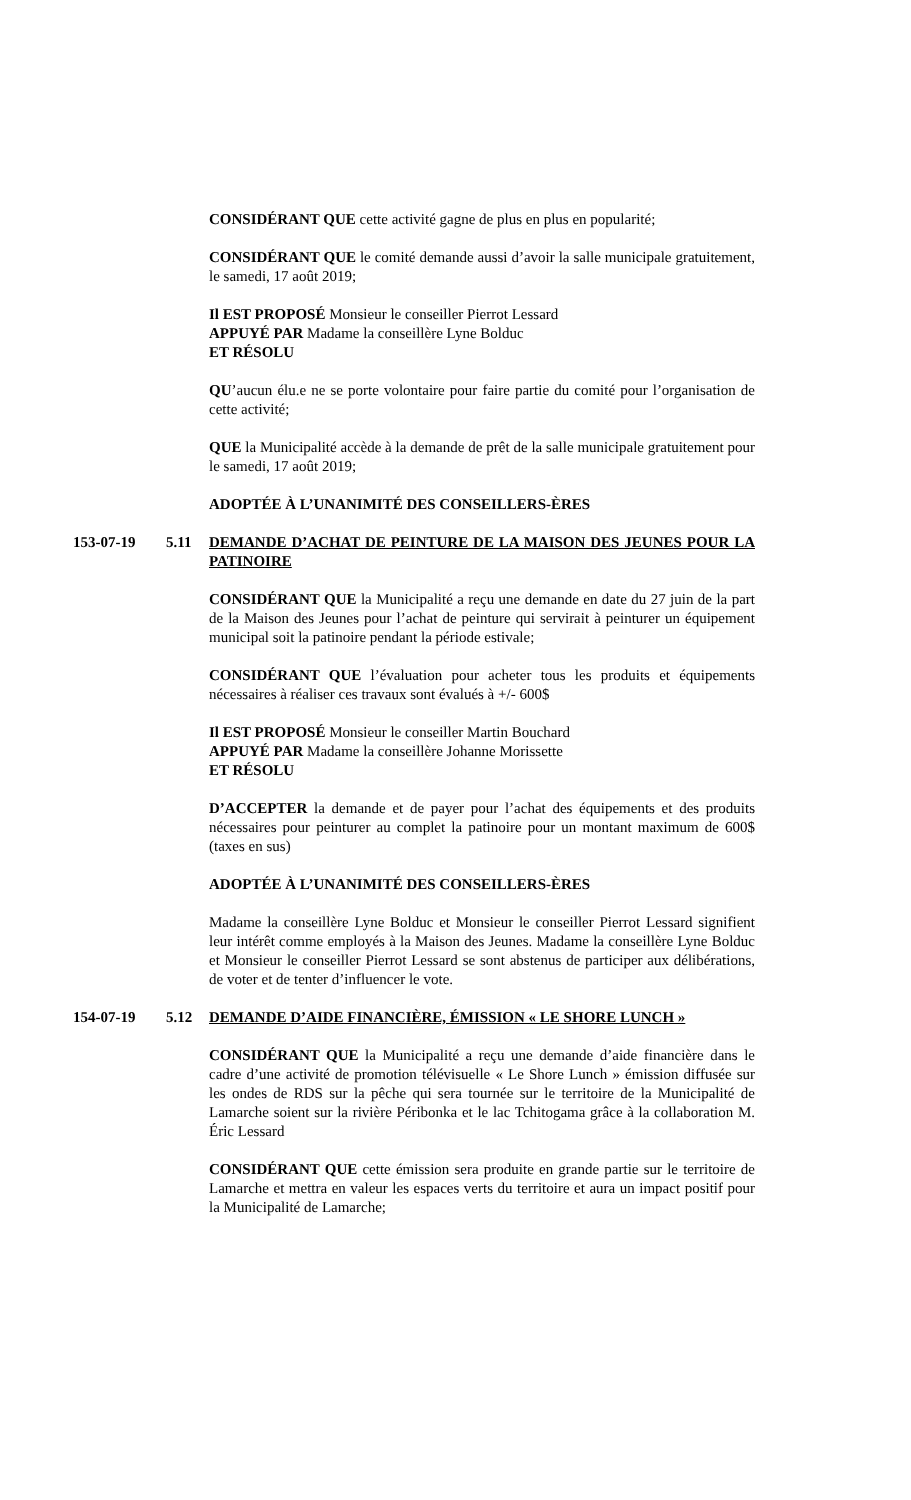CONSIDÉRANT QUE cette activité gagne de plus en plus en popularité;
CONSIDÉRANT QUE le comité demande aussi d’avoir la salle municipale gratuitement, le samedi, 17 août 2019;
Il EST PROPOSÉ Monsieur le conseiller Pierrot Lessard
APPUYÉ PAR Madame la conseillère Lyne Bolduc
ET RÉSOLU
QU’aucun élu.e ne se porte volontaire pour faire partie du comité pour l’organisation de cette activité;
QUE la Municipalité accède à la demande de prêt de la salle municipale gratuitement pour le samedi, 17 août 2019;
ADOPTÉE À L’UNANIMITÉ DES CONSEILLERS-ÈRES
153-07-19 5.11 DEMANDE D’ACHAT DE PEINTURE DE LA MAISON DES JEUNES POUR LA PATINOIRE
CONSIDÉRANT QUE la Municipalité a reçu une demande en date du 27 juin de la part de la Maison des Jeunes pour l’achat de peinture qui servirait à peinturer un équipement municipal soit la patinoire pendant la période estivale;
CONSIDÉRANT QUE l’évaluation pour acheter tous les produits et équipements nécessaires à réaliser ces travaux sont évalués à +/- 600$
Il EST PROPOSÉ Monsieur le conseiller Martin Bouchard
APPUYÉ PAR Madame la conseillère Johanne Morissette
ET RÉSOLU
D’ACCEPTER la demande et de payer pour l’achat des équipements et des produits nécessaires pour peinturer au complet la patinoire pour un montant maximum de 600$ (taxes en sus)
ADOPTÉE À L’UNANIMITÉ DES CONSEILLERS-ÈRES
Madame la conseillère Lyne Bolduc et Monsieur le conseiller Pierrot Lessard signifient leur intérêt comme employés à la Maison des Jeunes. Madame la conseillère Lyne Bolduc et Monsieur le conseiller Pierrot Lessard se sont abstenus de participer aux délibérations, de voter et de tenter d’influencer le vote.
154-07-19 5.12 DEMANDE D’AIDE FINANCIÈRE, ÉMISSION « LE SHORE LUNCH »
CONSIDÉRANT QUE la Municipalité a reçu une demande d’aide financière dans le cadre d’une activité de promotion télévisuelle « Le Shore Lunch » émission diffusée sur les ondes de RDS sur la pêche qui sera tournée sur le territoire de la Municipalité de Lamarche soient sur la rivière Péribonka et le lac Tchitogama grâce à la collaboration M. Éric Lessard
CONSIDÉRANT QUE cette émission sera produite en grande partie sur le territoire de Lamarche et mettra en valeur les espaces verts du territoire et aura un impact positif pour la Municipalité de Lamarche;